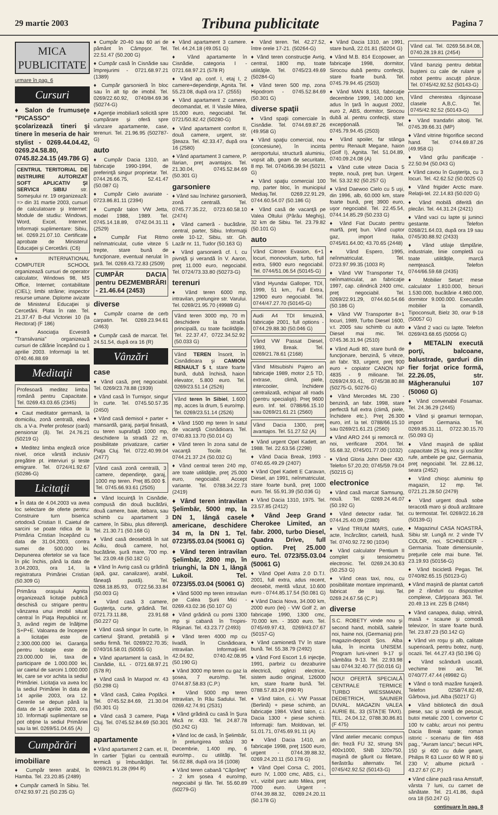29 martie 2003 Tribuna publicitate Pagina 7
MICA PUBLICITATE
urmare în pag. 6
Cursuri
♦ Salon de frumuseţe "PICASSO" şcolarizează tineri şi tinere în meseria de hair stylist - 0269.44.04.42, 0269.24.58.80, 0745.82.24.15 (49.786 G)
CENTRUL TERITORIAL DE INSTRUIRE AUTORIZAT SOFT APLICATIV ŞI SERVICII SIBIU str. Someşului nr. 19 organizează: => din 31 martie 2003, cursuri de calculatoare şi Internet: Module de studiu: Windows, Word, Excel, Internet. Informaţii suplimentare: Sibiu, tel. 0269.21.07.10. Certificate aprobate de Ministerul Educaţiei şi Cercetării. (C6)
♦ INTERNATIONAL COMPUTER SCHOOL organizează cursuri de operator calculator, Windows 98, MS Office, Internet; contabilitate (CIEL); limbi străine; inspector resurse umane. Diplome avizate de Ministerul Educaţiei şi Cercetării. Plata în rate. Tel. 21.37.47 B-dul Victoriei 10 (la Rectorat) (F 186)
♦ Asociaţia Ecvestră "Transilvania" organizează cursuri de călărie începând cu 1 aprilie 2003. Informaţii la tel. 0740.46.88.69
Meditaţii
Profesoară meditez limba română pentru Capacitate. Tel. 0269.43.03.65 (2345)
♦ Caut meditator germană, la domiciliu, zonă centrală, elevă cls. a V-a. Prefer profesor (oară) pensionar (ă). Tel. 24.76.21 (50219 G)
♦ Meditez limba engleză orice nivel, orice vârstă inclusiv pregătire pt. interviuri şi teste emigrare. Tel. 0724/41.92.67 (50286-G)
Licitaţii
♦ În data de 4.04.2003 va avea loc selectare de oferte pentru: Construire turn biserica ortodoxă Cristian II. Caietul de sarcini se poate ridica de la Primăria Cristian începând cu data de 31.04.2003, contra sumei de 500.000 lei. Depunerea ofertelor se va face în plic închis, până la data de 3.04.2003, ora 14, la registratura Primăriei Cristian (50.309 G)
Primăria oraşului Agnita organizează licitaţie publică deschisă cu strigare pentru vânzarea unui imobil situat central în Piaţa Republicii nr. 3, având regim de înălţime S+P+E. Valoarea de începere a licitaţiei este de 2.300.000.000 lei. Garanţia pentru licitaţie este de 23.000.000 lei, taxa de participare de 1.000.000 lei, iar caietul de sarcini 1.000.000 lei, care se vor achita la sediul Primăriei. Licitaţia va avea loc la sediul Primăriei în data de 14 aprilie 2003, ora 12. Cererile se depun până la data de 14 aprilie 2003, ora 10. Informaţii suplimentare se pot obţine la sediul Primăriei sau la tel. 0269/51.04.65 (A)
Cumpărări
imobiliare
♦ Cumpăr teren arabil, în Hamba. Tel. 23.20.85 (2489)
♦ Cumpăr cameră în Sibiu. Tel. 0742.93.97.21 (50.235 G)
♦ Cumpăr 20-40 sau 60 ari de pământ în Câmpşor. Tel. 22.51.47 (50.200 G)
♦ Cumpăr casă în Cisnădie sau împrejurimi - 0721.68.97.21 (1389)
♦ Cumpăr garsonieră în bloc sau în alt tip de imobil. Tel. 0269/22.60.92, 0740/84.69.36 (50274-G)
♦ Agenţie imobiliară solicită spre cumpărare şi oferă spre vânzare apartamente, case, terenuri. Tel. 21.96.95 (502787-G)
auto
♦ Cumpăr Dacia 1310, an fabricaţie 1990-1994, de preferinţă singur proprietar. Tel. 0744.26.66.75, 52.41.47 (50.087 G)
♦ Cumpăr Cielo avariate - 0723.86.81.11 (2394)
♦ Cumpăr talon VW Jetta, model 1988, 1989. Tel. 0745.14.18.89, 0742.04.31.11 (2529)
♦ Cumpăr Fiat Ritmo neînmatriculat, cutie viteze 5 trepte, stare bună de funcţionare, eventual nerulat în ţară. Tel. 0269.43.72.83 (2509)
CUMPĂR DACIA pentru DEZMEMBRĂRI - 21.46.64 (2453)
diverse
♦ Cumpăr coarne de cerb carpatin. Tel. 0269.23.94.61 (2463)
♦ Cumpăr casă de marcat. Tel. 24.51.54, după ora 16 (R)
Vânzări
case
♦ Vând casă, preţ negociabil. Tel. 0269/23.78.88 (1939)
♦ Vând casă în Turnişor, singur în curte. Tel. 0745.50.57.35 (2450)
♦ Vând casă demisol + parter + mansardă, garaj, parţial finisată, cu teren suprafaţă 1000 mp, deschidere la stradă 22 m, posibilitate privatizare, cartier Piaţa Cluj. Tel. 0722.40.99.04 (2477)
Vând casă zonă centrală, 3 camere, dependinţe, garaj, 1000 mp teren. Preţ 85.000 $. Tel. 0745.66.93.61 (2505)
♦ Vând locuinţă în Cisnădie, compusă din două bucătării, două camere, baie, debara, sau schimb cu apartament 3 camere, în Sibiu, plus diferenţă. Tel. 21.30.71 (50.168 G)
♦ Vând casă deosebită în sat Aciliu, două camere, hol, bucătărie, şură mare, 700 mp. Tel. 23.09.48 (50.182 G)
♦ Vând în Avrig casă cu grădină (apă, gaz, canalizare), arabil, fâneaţă pustă). Tel. 0268.18.85.93, 0722.56.33.84 (50.003 G)
♦ Vând casă 3 camere, Guşteriţa, curte, grădină. Tel. 0721.73.11.88, 23.91.68 (50.227 G)
♦ Vând casă singur în curte, în cartierul Ştrand, pretabilă şi sediu firmă. Tel. 0269/22.70.35; 0740/16.58.01 (50055 G)
♦ Vând apartament la casă, în Cisnădie, ILL - 0721.68.97.21 (578 R)
♦ Vând casă în Marpod nr. 43 (50.298 G)
♦ Vând casă, Calea Poplăcii. Tel. 0745.52.84.69, 21.30.04 (50.301 G)
♦ Vând casă 3 camere, Piaţa Cluj. Tel. 0745.52.84.69 (50.301 G)
apartamente
♦ Vând apartament 2 cam. et. II, în cartier Ţiglari cu centrală termică şi îmbunătăţiri. Tel. 0269/21.91.28 (994 R)
♦ Vând apartament 3 camere. Tel. 44.24.18 (49.051 G)
♦ Vând apartamente în Cisnădie, categoria I - 0721.68.97.21 (578 R)
♦ Vând ap. conf. I, etaj I, 2 camere+dependinţe, Agnita. Tel. 55.23.08, după ora 17. (2555)
♦ Vând apartament 2 camere, decomandat, et. II Vasile Milea, 15.000 euro, negociabil. Tel. 0721/50.82.42 (50280-G)
♦ Vând apartament confort II, două camere, urgent, str. Şteaza. Tel. 42.33.47, după ora 16 (2580)
♦ Vând apartament 3 camere, P. Ilarian, preţ avantajos. Tel. 21.30.04, 0745.52.84.69 (50.301 G)
garsoniere
♦ Vând sau închiriez garsonieră, zonă centrală. Tel. 0745.77.35.22, 0723.60.58.10 (2474)
♦ Vând cameră - bucătărie, central, parter, Sibiu. Informaţii orele 10-12, Sibiu, str. Gh. Lazăr nr. 11, Tudor (50.163 G)
♦ Vând garsonieră cf. I, cu pivniţă şi verandă în V. Aaron, preţ 11.000 euro, negociabil. Tel. 0724/73.33.80 (50273-G)
terenuri
♦ Vând teren 6000 mp, intravilan, prelungire str. Varului. Tel. 0269/21.95.70 (49989 G)
Vând teren 3000 mp, 70 m deschidere la strada principală, cu toate facilităţile. Tel. 22.37.47, 0722.34.52.92 (50.033 G)
Vând TEREN însorit, în Cisnădioara şi CAMION RENAULT 5 t, stare foarte bună, dubă închisă, haion elevator, 5.800 euro. Tel. 0269/23.51.14 (2526)
Vând teren în Sibiel, 1.600 mp, acces la drum, 5 euro/mp. Tel. 0269/23.51.14 (2526)
♦ Vând 1500 mp teren în satul de vacanţă Cisnădioara. Tel. 0740.83.13.70 (50.014 G)
♦ Vând teren în zona satul de vacanţă Tocile. Tel. 0744.21.37.24 (50.032 G)
♦ Vând central teren 240 mp, are toate utilităţile, preţ 25.000 euro, negociabil. Accept variante. Tel. 0788.34.22.73 (2419)
♦ Vând teren intravilan Şelimbăr, 5000 mp, la DN 1, lângă casele americane, deschidere 34 m, la DN 1. Tel. 0723/55.03.04 (50061 G)
♦ Vând teren intravilan Şelimbăr, 2800 mp, în triunghi, la DN 1, lângă Lukoil. Tel. 0723/55.03.04 (50061 G)
♦ Vând 5000 mp teren intravilan pe Calea Şurii Mici - 0269.43.02.36 (50.107 G)
♦ Vând grădină cu pomi 1300 mp şi cabană în Tropini-Răşinari. Tel. 43.23.77 (2493)
♦ Vând teren 4000 mp cu livadă, în Cisnădioara, intravilan. Informaţii-tel. 42.04.92, 0740.42.08.95 (50.190 G)
♦ Vând 3000 mp teren cu gaz la şosea, 7 euro/mp. Tel. 0744.87.58.83 (C.P.)
♦ Vând 5000 mp teren intravilan, în Râu Sadului. Tel. 0269.42.74.91 (2531)
♦ Vând grădină cu casă în Şura Mică nr. 433. Tel. 24.87.78 (50.242 G)
♦ Vând loc de casă, în Şelimbăr, în prelungirea străzii 30 Decembrie, 1.400 mp, 6 euro/mp., cu utilităţi. Tel. 56.02.88, după ora 16 (1008)
♦ Vând teren cabană "Căprăreţ" - 2 km şosea 4 euro/mp, negociabil şi fân. Tel. 55.60.89 (50279-G)
♦ Vând teren. Tel. 42.27.52, între orele 17-21. (50264-G)
♦ Vând teren construcţie Avrig, central, 1800 mp, toate utilităţile. Tel. 0745/23.49.69 (50284-G)
♦ Vând teren 500 mp, zona Hipodrom - 0745.52.84.69 (50.301 G)
diverse spaţii
♦ Vând spaţii comerciale în Cisnădie. Tel. 0744.69.87.26 (49.958 G)
♦ Vând spaţiu comercial, nou (concesiune), în incinta aeroportului, structură aluminiu, vopsit alb, geam de securitate, 8 mp. Tel. 0740/66.39.94 (50211 G)
♦ Vând spaţiu comercial 100 mp, parter bloc, în municipiul Mediaş.Tel. 0269.22.91.29, 0744.60.54.07 (50.186 G)
♦ Vând casă de vacanţă pe Valea Oltului (Pârâu Meghiş), 32 km de Sibiu. Tel. 23.79.82 (50.101 G)
auto
Vând Citroen Evasion, 6+1 locuri, monovolum, turbo, full extra, 5900 euro negociabil. Tel. 0744/51.06.54 (50145-G)
Vând Hyundai Galloper, TDI, 1999, 51 km., Full Extra, 12900 euro negociabil. Tel. 0744/47.27.70 (50145-G)
Audi A4 TDI limuzină, fabricaţie 2001, full options - 0744.29.88.30 (50.046 G)
Vând VW Passat Diesel, 1993, Break. Tel. 0269/21.78.61 (2168)
Vând Mitsubishi Pajero an fabricaţie 1989, motor 2,5 TD, extrase, climă, piele, intercooler, închidere centralizată, echipat all roads (pentru specialişti). Preţ 9600 euro. Inf. tel. 0788/66.15.10 sau 0269/21.61.21 (2560)
Vând Dacia 1300, preţ avantajos. Tel. 51.27.52 (A)
♦ Vând urgent Opel Kadett, an 1988. Tel. 22.63.56 (2298)
♦ Vând Dacia Break, 1993 - 0740.65.49.29 (2407)
♦ Vând Opel Kadett E Caravan, Diesel, an 1991, neînmatriculat, stare foarte bună, preţ 1000 euro. Tel. 55.91.39 (50.036 G)
♦ Vând Dacia 1310, 1975. Tel. 23.57.85 (2412)
♦ Vând Jeep Grand Cherokee Limited, an fabr. 2000, turbo Diesel, Quadra Drive, full option. Preţ 25.000 euro. Tel. 0723/55.03.04 (50061 G)
♦ Vând Opel Astra 2.0 D.T.I. 2001, full extra, adus recent, deosebit, merită văzut, 10.600 euro - 0744.85.17.54 (50.081 G)
♦ Vând Dacia Nova, 34.000 km, 2000 euro (lei) - VW Golf 2, an fabricaţie 1990, 1300 cmc, 70.000 km. - 3500 euro. Tel. 0745/49.97.43, 0269/43.07.67 (50157-G)
♦ Vând camionetă TV în stare bună. Tel. 55.38.79 (2492)
♦ Vând Ford Escort 1,6 injecţie, 1991, parbriz cu dezaburire electrică, oglinzi electrice, sistem audio original, 126000 km, stare foarte bună. Tel. 0788.57.83.24 (990 R)
♦ Vând talon, c.i. VW Passat (Berlină) + piese schimb, an fabricaţie 1984. Vând talon, c.i. Dacia 1300 + piese schimb. Informaţii: fam. Moldovan, tel. 51.01.71, 0745.69.91.11 (A)
♦ Vând Dacia 1410, an fabricaţie 1998, preţ 1500 euro, urgent - 0744.39.88.32, 0269.24.20.11 (50.178 G)
♦ Vând Opel Corsa C, 2001, euro IV, 1.000 cmc, ABS, c.i., v.t., vizibil parc auto Milea, preţ 7000 euro. Urgent - 0744.39.88.32, 0269.24.20.11 (50.178 G)
♦ Vând Dacia 1310, an 1991, stare bună, 22.01.81 (50204 G)
♦ Vând M.B. 814 Ecopower, an fabricaţie 1998, dormitor, Sirocou dubă pentru confecţii, stare foarte bună. Tel. 0745.79.94.45 (2503)
♦ Vând MAN 8.163, fabricaţie decembrie 1999, 140.000 km, adus în ţară în august 2002, euro 2, ABS, dormitor, Sirocou dubă al. pentru confecţii, stare excepţională. Tel. 0745.79.94.45 (2503)
♦ Vând spoiler, far stânga pentru Renault Megane, haion (Golf I), Agnita. Tel. 51.04.89, 0740.09.24.08 (A)
♦ Vând cutie viteze Dacia 5 trepte, nouă, preţ bun. Urgent. Tel. 53.32.92 (50.257 G)
♦ Vând Daewoo Cielo cu 5 uşi, din 1996, alb, 60.000 km, stare foarte bună, preţ 3900 euro, uşor negociabil. Tel. 22.45.54, 0744.14.85.29 (50.233 G)
♦ Vând Fiat Ducato pentru marfă, preţ bun. Vând cuptor gaz, import Italia, 0745/61.64.00; 43.70.65 (2448)
♦ Vând Espero, 1995, neînmatriculat. Tel. 0723.97.99.35 (1003 R)
♦ Vând VW Transporter T4, neînmatriculat, an fabricaţie 1997, cap. cilindrică 2400 cmc, preţ negociabil. Tel. 0269/22.91.29, 0744.60.54.66 (50.186 G)
♦ Vând VW Transporter 8+1 locuri, 1989, Turbo Diesel 1600, v.t. 2005 sau schimb cu auto Diesel mai mic. Tel. 0745.36.31.94 (2510)
♦ Vând Audi 80, stare bună de funcţionare, benzină, 5 viteze, an fabr. '83, urgent, preţ 900 euro + copiator CANON NP 4835 - 9 milioane. Tel. 0269/24.93.41, 0745/38.80.88 (50275-G, 50276-G)
♦ Vând Mercedes ML 230 - benzină, an fabr. 1998, stare perfectă full extra (climă, piele, închidere etc.). Preţ 26.300 euro, inf. la tel. 0788/66.15.10 sau 0269/21.61.21 (2560)
♦ Vând ARO 244 şi remorcă nr. noi, verificare 2004. Tel. 55.68.32, 0745/01.77.00 (1032)
♦ Vând Gloria John Deer 430. Telefon 57.20.20; 0745/59.79.04 (50215 G)
electronice
♦ Vând casă marcat Samsung, nouă. Tel. 0269.24.46.07 (50.192 G)
♦ Vând detector radar. Tel. 0744.25.40.09 (2380)
♦ Vând TRIUM MARS, cutie, acte, încărcător, cartelă, husă. Tel. 0740.92.72.90 (1034)
♦ Vând calculator Pentium II complet şi tensiometru electronic. Tel. 0269.24.30.63 (50.253 G)
♦ Vând ceas taxi, nou, cu posibilitate montare imprimantă, fabricat de Iaşi. Tel. 0269.24.67.56 (C.P.)
diverse
S.C. ROBETY vinde nou şi second hand, mobilă, saltele noi, haine noi, (Germania) prin magazin-depozit Şos. Alba Iulia, în incinta UNISEM. Program luni-vineri 9-17 şi sâmbăta 9-13. Tel. 22.93.98 sau 0744.32.40.77 (50.016 G)
NOU! OFERTĂ SPECIALĂ CENTRALE TERMICE TURBO WIESSMANN, DEDIETRICH, SAUNIER DUVAL. MAGAZIN VALEA AURIE BL. 33 (STAŢIE TAXI). TEL. 24.04.12, 0788.30.86.81 (F 475)
Vând atelier mecanic compus din: freză FU 32, strung SN 400x1000, SNB 320x750, maşină de găurit cu filetare, fierăstrău alternativ. Tel. 0745/42.92.52 (50143-G)
Vând cal. Tel. 0269.56.84.08, 0740.28.19.81 (2454)
Vând banzig pentru debitat buşteni cu cale de rulare şi robot pentru ascuţit pânze. Tel. 0745/42.92.52 (50143-G)
Vând cherestea răşinoase clasele A,B,C. Tel. 0745/42.92.52 (50143-G)
♦ Vând trandafiri altoiţi. Tel. 0745.39.66.31 (MP)
♦ Vând vitrine frigorifice second hand. Tel. 0744.69.87.26 (49.958 G)
♦ Vând grâu panificaţie - 22.50.94 (50.043 G)
♦ Vând cavou în Guşteriţa, cu 3 locuri. Tel. 42.62.52 (50.0025 G)
♦ Vând frigider Arctic mare. Relaţii-tel. 22.14.83 (50.020 G)
♦ Vând mobilă diferită din plecări. Tel. 44.31.24 (2421)
♦ Vând vaci cu lapte şi juninci gestante. Telefon 0268/21.64.03, după ora 19 sau 0745/30.88.92 (2433)
♦ Vând utilaje tâmplărie, industriale, linie completă cu toate utilităţile, marcă nemţească. Telefon 0744/66.59.68 (2435)
♦ Mobilier Setart: mese calculator 1.810.000, birouri 1.530.000, bucătărie 4.860.000, dormitor 9.000.000. Executăm mobilier la comandă, Tipoconsult, Bielz 30, orar 9-18 (50057 G)
♦ Vând 2 vaci cu lapte. Telefon 0269/43.68.65 (50056 G)
♦ METALIN execută porţi, balcoane, balustrade, garduri din fier forjat orice formă, 22.26.05, str. Măgheranului 107 (50060 G)
♦ Vând convenabil Fosamax. Tel. 24.36.29 (2445)
♦ Vând şi geamuri termopan, import Germania. Tel. 0269.85.31.11, 0722.30.15.70 (50.093 G)
♦ Vând maşină de spălat capacitate 25 kg, inox şi uscător rufe, ambele pe gaz, Germania, preţ negociabil. Tel. 22.86.12, seara (2452)
♦ Vând chioşc aluminiu tip magazin, 12 mp. Tel. 0721.21.28.50 (2479)
♦ Vând urgent două sobe teracotă maro şi două arzătoare cu termostat. Tel. 0269/22.16.28 (50139-G)
♦ Magazinul CASA NOASTRĂ, Sibiu str. Lungă nr. 2 vinde TV COLOR, noi, SCHNEIDER - Germania. Toate dimensiunile, preţurile cele mai bune. Tel. 23.19.93 (50156-G)
♦ Vând bicicletă Pegas. Tel. 0740/82.65.15 (50123-G)
♦ Vând maşină de plantat cartofi pe 2 rânduri cu dispozitive complexe, Cârţişoara 363. Tel. 20.49.13 int. 225 B (2484)
♦ Vând canapea, dulap, vitrină, masă + scaune şi comodă televizor, în stare foarte bună. Tel. 23.87.23 (50.142 G)
♦ Vând vin roşu şi alb, calitate superioară, pentru botez, nunţi, ocazii. Tel. 44.27.43 (50.196 G)
♦ Vând scândură uscată, vechime trei ani. Tel. 0740/77.47.44 (49982 G)
♦ Vând o tonă mazăre furajeră. Telefon 0258/74.82.49, Gârbova, jud. Alba (50217 G)
♦ Vând bibliotecă din două piese, sac şi raniţă de pescuit, butoi metalic 200 l, convertor C 100 tv cablu; arcuri noi pentru Dacia Break spate; roman istoric - scenariu de film 468 pag., "Avram Iancu"; becuri HPL 150 şi 400 cu dulie geant, Philips R 63 Luxor 60 W R 80 şi 230 V; albume pictură - 43.27.67 (C.P.)
♦ Vând câine pază rasa Amstaff, vârsta 7 luni, cu carnet de sănătate. Tel. 21.41.86, după ora 18 (50.247 G)
continuare în pag. 8